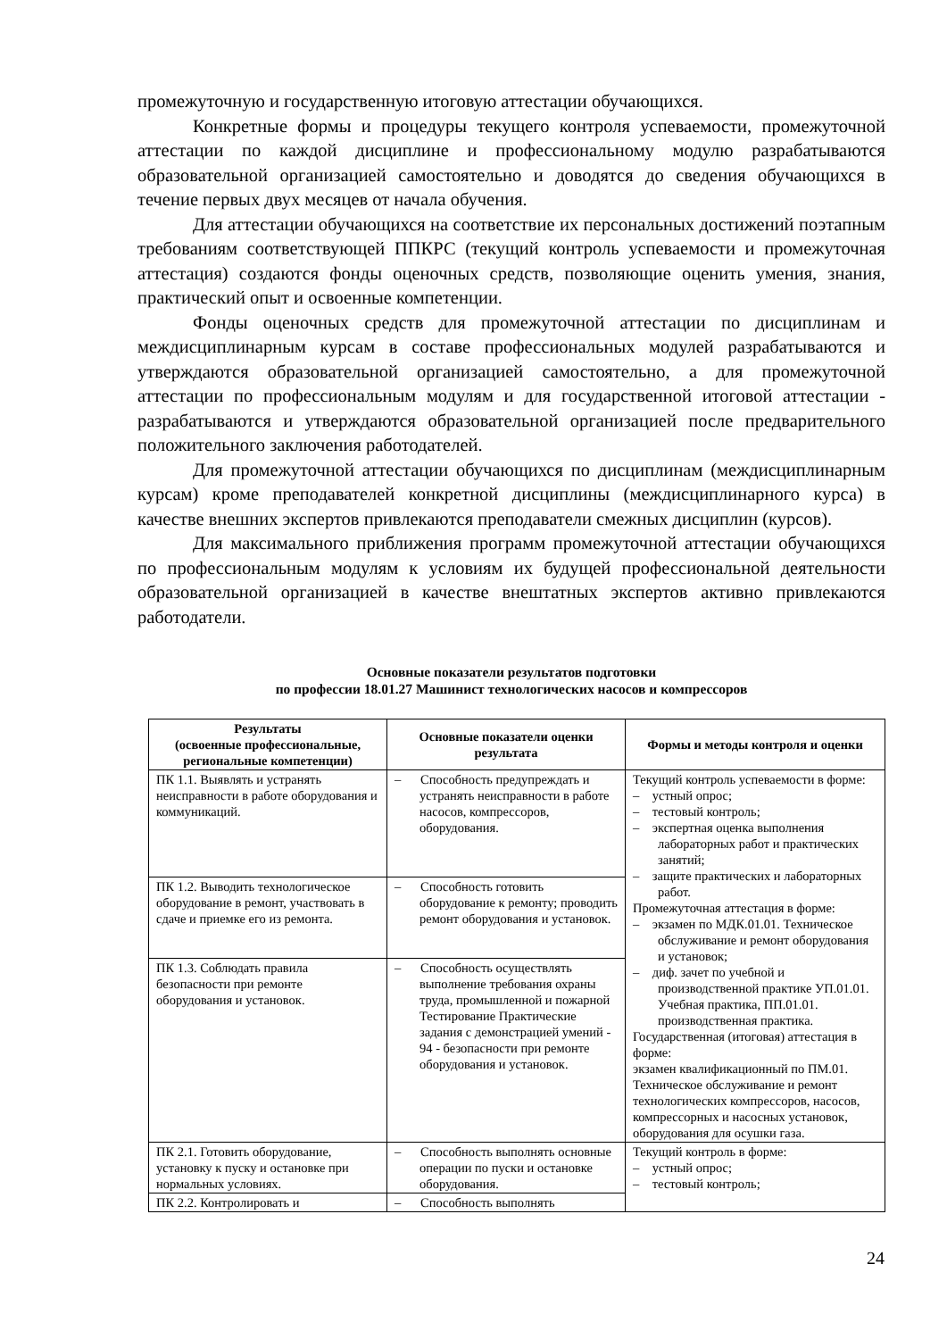промежуточную и государственную итоговую аттестации обучающихся.
Конкретные формы и процедуры текущего контроля успеваемости, промежуточной аттестации по каждой дисциплине и профессиональному модулю разрабатываются образовательной организацией самостоятельно и доводятся до сведения обучающихся в течение первых двух месяцев от начала обучения.
Для аттестации обучающихся на соответствие их персональных достижений поэтапным требованиям соответствующей ППКРС (текущий контроль успеваемости и промежуточная аттестация) создаются фонды оценочных средств, позволяющие оценить умения, знания, практический опыт и освоенные компетенции.
Фонды оценочных средств для промежуточной аттестации по дисциплинам и междисциплинарным курсам в составе профессиональных модулей разрабатываются и утверждаются образовательной организацией самостоятельно, а для промежуточной аттестации по профессиональным модулям и для государственной итоговой аттестации - разрабатываются и утверждаются образовательной организацией после предварительного положительного заключения работодателей.
Для промежуточной аттестации обучающихся по дисциплинам (междисциплинарным курсам) кроме преподавателей конкретной дисциплины (междисциплинарного курса) в качестве внешних экспертов привлекаются преподаватели смежных дисциплин (курсов).
Для максимального приближения программ промежуточной аттестации обучающихся по профессиональным модулям к условиям их будущей профессиональной деятельности образовательной организацией в качестве внештатных экспертов активно привлекаются работодатели.
Основные показатели результатов подготовки
по профессии 18.01.27 Машинист технологических насосов и компрессоров
| Результаты (освоенные профессиональные, региональные компетенции) | Основные показатели оценки результата | Формы и методы контроля и оценки |
| --- | --- | --- |
| ПК 1.1. Выявлять и устранять неисправности в работе оборудования и коммуникаций. | – Способность предупреждать и устранять неисправности в работе насосов, компрессоров, оборудования. | Текущий контроль успеваемости в форме: – устный опрос; – тестовый контроль; – экспертная оценка выполнения лабораторных работ и практических занятий; – защите практических и лабораторных работ. Промежуточная аттестация в форме: – экзамен по МДК.01.01. Техническое обслуживание и ремонт оборудования и установок; – диф. зачет по учебной и производственной практике УП.01.01. Учебная практика, ПП.01.01. производственная практика. Государственная (итоговая) аттестация в форме: экзамен квалификационный по ПМ.01. Техническое обслуживание и ремонт технологических компрессоров, насосов, компрессорных и насосных установок, оборудования для осушки газа. |
| ПК 1.2. Выводить технологическое оборудование в ремонт, участвовать в сдаче и приемке его из ремонта. | – Способность готовить оборудование к ремонту; проводить ремонт оборудования и установок. | |
| ПК 1.3. Соблюдать правила безопасности при ремонте оборудования и установок. | – Способность осуществлять выполнение требования охраны труда, промышленной и пожарной Тестирование Практические задания с демонстрацией умений - 94 - безопасности при ремонте оборудования и установок. | |
| ПК 2.1. Готовить оборудование, установку к пуску и остановке при нормальных условиях. | – Способность выполнять основные операции по пуски и остановке оборудования. | Текущий контроль в форме: – устный опрос; – тестовый контроль; |
| ПК 2.2. Контролировать и | – Способность выполнять | |
24